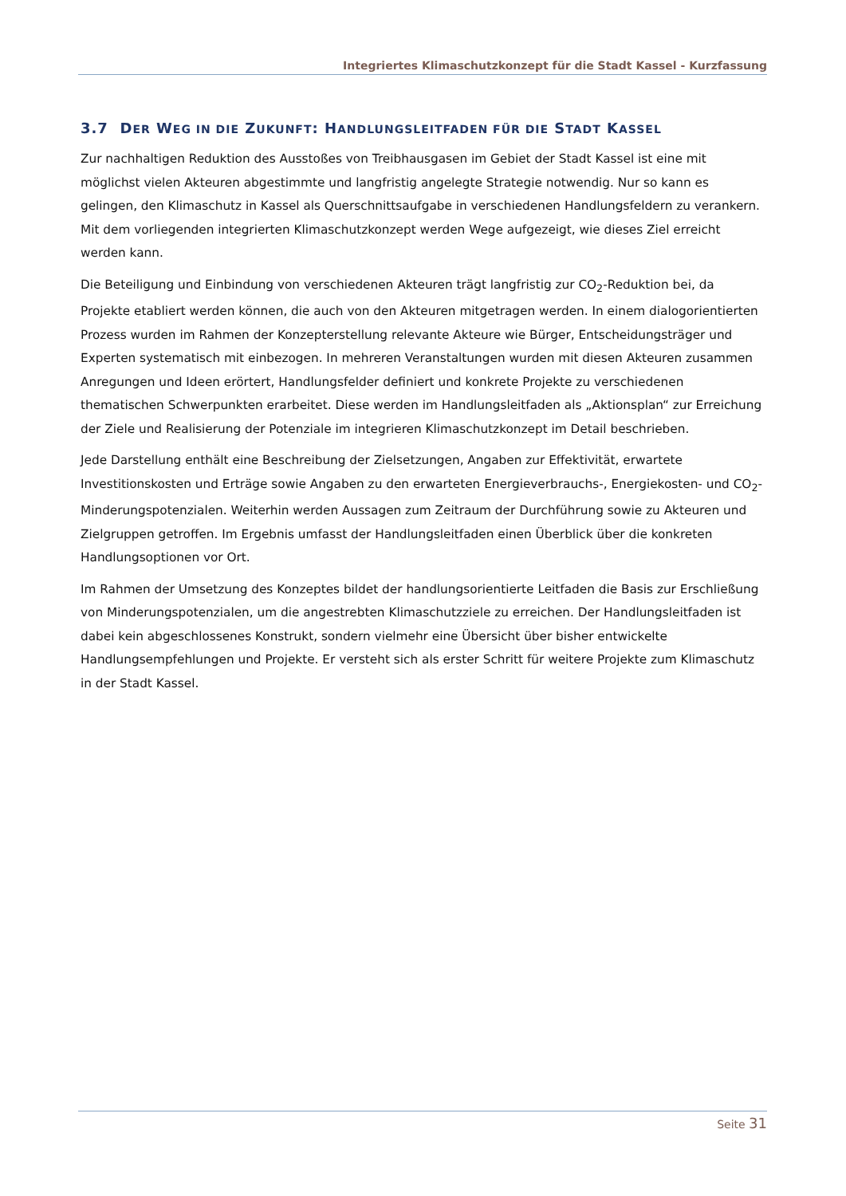Integriertes Klimaschutzkonzept für die Stadt Kassel - Kurzfassung
3.7 DER WEG IN DIE ZUKUNFT: HANDLUNGSLEITFADEN FÜR DIE STADT KASSEL
Zur nachhaltigen Reduktion des Ausstoßes von Treibhausgasen im Gebiet der Stadt Kassel ist eine mit möglichst vielen Akteuren abgestimmte und langfristig angelegte Strategie notwendig. Nur so kann es gelingen, den Klimaschutz in Kassel als Querschnittsaufgabe in verschiedenen Handlungsfeldern zu verankern. Mit dem vorliegenden integrierten Klimaschutzkonzept werden Wege aufgezeigt, wie dieses Ziel erreicht werden kann.
Die Beteiligung und Einbindung von verschiedenen Akteuren trägt langfristig zur CO<sub>2</sub>-Reduktion bei, da Projekte etabliert werden können, die auch von den Akteuren mitgetragen werden. In einem dialogorientierten Prozess wurden im Rahmen der Konzepterstellung relevante Akteure wie Bürger, Entscheidungsträger und Experten systematisch mit einbezogen. In mehreren Veranstaltungen wurden mit diesen Akteuren zusammen Anregungen und Ideen erörtert, Handlungsfelder definiert und konkrete Projekte zu verschiedenen thematischen Schwerpunkten erarbeitet. Diese werden im Handlungsleitfaden als „Aktionsplan“ zur Erreichung der Ziele und Realisierung der Potenziale im integrieren Klimaschutzkonzept im Detail beschrieben.
Jede Darstellung enthält eine Beschreibung der Zielsetzungen, Angaben zur Effektivität, erwartete Investitionskosten und Erträge sowie Angaben zu den erwarteten Energieverbrauchs-, Energiekosten- und CO<sub>2</sub>-Minderungspotenzialen. Weiterhin werden Aussagen zum Zeitraum der Durchführung sowie zu Akteuren und Zielgruppen getroffen. Im Ergebnis umfasst der Handlungsleitfaden einen Überblick über die konkreten Handlungsoptionen vor Ort.
Im Rahmen der Umsetzung des Konzeptes bildet der handlungsorientierte Leitfaden die Basis zur Erschließung von Minderungspotenzialen, um die angestrebten Klimaschutzziele zu erreichen. Der Handlungsleitfaden ist dabei kein abgeschlossenes Konstrukt, sondern vielmehr eine Übersicht über bisher entwickelte Handlungsempfehlungen und Projekte. Er versteht sich als erster Schritt für weitere Projekte zum Klimaschutz in der Stadt Kassel.
Seite 31